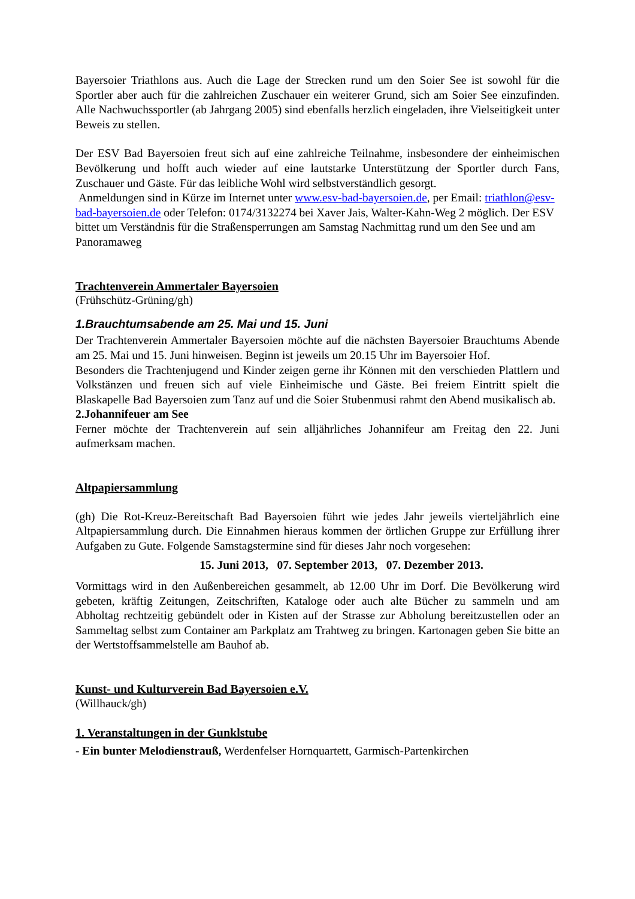Bayersoier Triathlons aus. Auch die Lage der Strecken rund um den Soier See ist sowohl für die Sportler aber auch für die zahlreichen Zuschauer ein weiterer Grund, sich am Soier See einzufinden. Alle Nachwuchssportler (ab Jahrgang 2005) sind ebenfalls herzlich eingeladen, ihre Vielseitigkeit unter Beweis zu stellen.
Der ESV Bad Bayersoien freut sich auf eine zahlreiche Teilnahme, insbesondere der einheimischen Bevölkerung und hofft auch wieder auf eine lautstarke Unterstützung der Sportler durch Fans, Zuschauer und Gäste. Für das leibliche Wohl wird selbstverständlich gesorgt.
Anmeldungen sind in Kürze im Internet unter www.esv-bad-bayersoien.de, per Email: triathlon@esv-bad-bayersoien.de oder Telefon: 0174/3132274 bei Xaver Jais, Walter-Kahn-Weg 2 möglich. Der ESV bittet um Verständnis für die Straßensperrungen am Samstag Nachmittag rund um den See und am Panoramaweg
Trachtenverein Ammertaler Bayersoien
(Frühschütz-Grüning/gh)
1.Brauchtumsabende am 25. Mai und 15. Juni
Der Trachtenverein Ammertaler Bayersoien möchte auf die nächsten Bayersoier Brauchtums Abende am 25. Mai und 15. Juni hinweisen. Beginn ist jeweils um 20.15 Uhr im Bayersoier Hof.
Besonders die Trachtenjugend und Kinder zeigen gerne ihr Können mit den verschieden Plattlern und Volkstänzen und freuen sich auf viele Einheimische und Gäste. Bei freiem Eintritt spielt die Blaskapelle Bad Bayersoien zum Tanz auf und die Soier Stubenmusi rahmt den Abend musikalisch ab.
2.Johannifeuer am See
Ferner möchte der Trachtenverein auf sein alljährliches Johannifeur am Freitag den 22. Juni aufmerksam machen.
Altpapiersammlung
(gh) Die Rot-Kreuz-Bereitschaft Bad Bayersoien führt wie jedes Jahr jeweils vierteljährlich eine Altpapiersammlung durch. Die Einnahmen hieraus kommen der örtlichen Gruppe zur Erfüllung ihrer Aufgaben zu Gute. Folgende Samstagstermine sind für dieses Jahr noch vorgesehen:
15. Juni 2013, 07. September 2013, 07. Dezember 2013.
Vormittags wird in den Außenbereichen gesammelt, ab 12.00 Uhr im Dorf. Die Bevölkerung wird gebeten, kräftig Zeitungen, Zeitschriften, Kataloge oder auch alte Bücher zu sammeln und am Abholtag rechtzeitig gebündelt oder in Kisten auf der Strasse zur Abholung bereitzustellen oder an Sammeltag selbst zum Container am Parkplatz am Trahtweg zu bringen. Kartonagen geben Sie bitte an der Wertstoffsammelstelle am Bauhof ab.
Kunst- und Kulturverein Bad Bayersoien e.V.
(Willhauck/gh)
1. Veranstaltungen in der Gunklstube
- Ein bunter Melodienstrauß, Werdenfelser Hornquartett, Garmisch-Partenkirchen